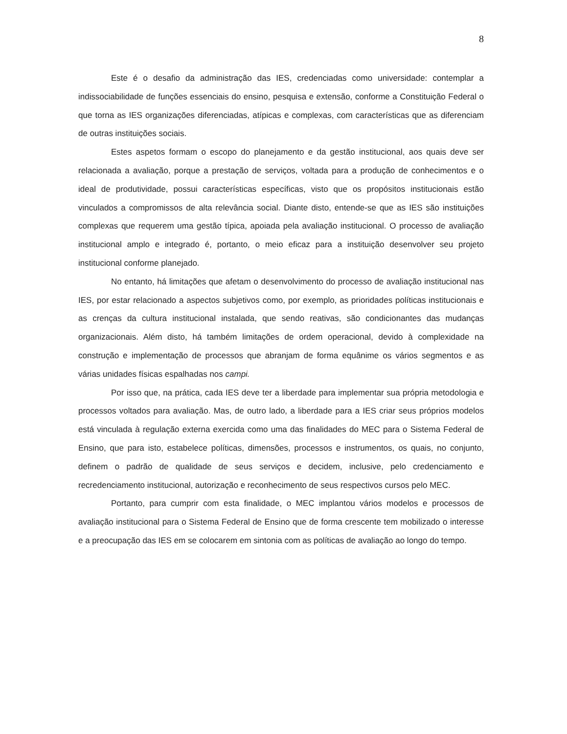8
Este é o desafio da administração das IES, credenciadas como universidade: contemplar a indissociabilidade de funções essenciais do ensino, pesquisa e extensão, conforme a Constituição Federal o que torna as IES organizações diferenciadas, atípicas e complexas, com características que as diferenciam de outras instituições sociais.
Estes aspetos formam o escopo do planejamento e da gestão institucional, aos quais deve ser relacionada a avaliação, porque a prestação de serviços, voltada para a produção de conhecimentos e o ideal de produtividade, possui características específicas, visto que os propósitos institucionais estão vinculados a compromissos de alta relevância social. Diante disto, entende-se que as IES são instituições complexas que requerem uma gestão típica, apoiada pela avaliação institucional. O processo de avaliação institucional amplo e integrado é, portanto, o meio eficaz para a instituição desenvolver seu projeto institucional conforme planejado.
No entanto, há limitações que afetam o desenvolvimento do processo de avaliação institucional nas IES, por estar relacionado a aspectos subjetivos como, por exemplo, as prioridades políticas institucionais e as crenças da cultura institucional instalada, que sendo reativas, são condicionantes das mudanças organizacionais. Além disto, há também limitações de ordem operacional, devido à complexidade na construção e implementação de processos que abranjam de forma equânime os vários segmentos e as várias unidades físicas espalhadas nos campi.
Por isso que, na prática, cada IES deve ter a liberdade para implementar sua própria metodologia e processos voltados para avaliação. Mas, de outro lado, a liberdade para a IES criar seus próprios modelos está vinculada à regulação externa exercida como uma das finalidades do MEC para o Sistema Federal de Ensino, que para isto, estabelece políticas, dimensões, processos e instrumentos, os quais, no conjunto, definem o padrão de qualidade de seus serviços e decidem, inclusive, pelo credenciamento e recredenciamento institucional, autorização e reconhecimento de seus respectivos cursos pelo MEC.
Portanto, para cumprir com esta finalidade, o MEC implantou vários modelos e processos de avaliação institucional para o Sistema Federal de Ensino que de forma crescente tem mobilizado o interesse e a preocupação das IES em se colocarem em sintonia com as políticas de avaliação ao longo do tempo.